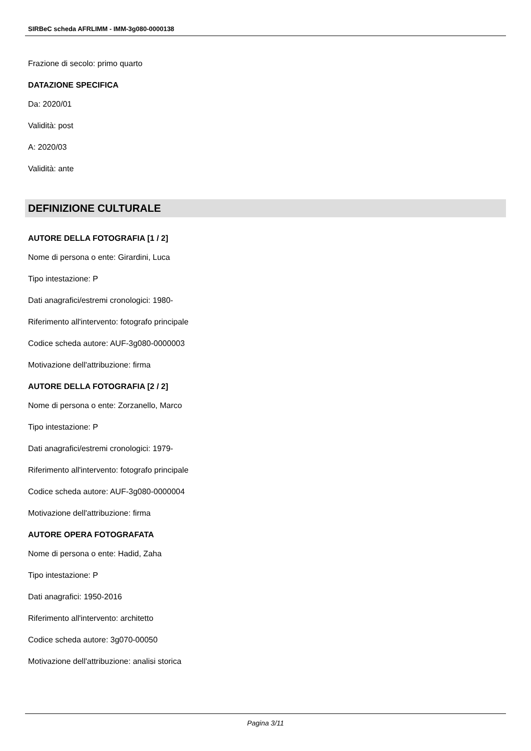SIRBeC scheda AFRLIMM - IMM-3g080-0000138
Frazione di secolo: primo quarto
DATAZIONE SPECIFICA
Da: 2020/01
Validità: post
A: 2020/03
Validità: ante
DEFINIZIONE CULTURALE
AUTORE DELLA FOTOGRAFIA [1 / 2]
Nome di persona o ente: Girardini, Luca
Tipo intestazione: P
Dati anagrafici/estremi cronologici: 1980-
Riferimento all'intervento: fotografo principale
Codice scheda autore: AUF-3g080-0000003
Motivazione dell'attribuzione: firma
AUTORE DELLA FOTOGRAFIA [2 / 2]
Nome di persona o ente: Zorzanello, Marco
Tipo intestazione: P
Dati anagrafici/estremi cronologici: 1979-
Riferimento all'intervento: fotografo principale
Codice scheda autore: AUF-3g080-0000004
Motivazione dell'attribuzione: firma
AUTORE OPERA FOTOGRAFATA
Nome di persona o ente: Hadid, Zaha
Tipo intestazione: P
Dati anagrafici: 1950-2016
Riferimento all'intervento: architetto
Codice scheda autore: 3g070-00050
Motivazione dell'attribuzione: analisi storica
Pagina 3/11